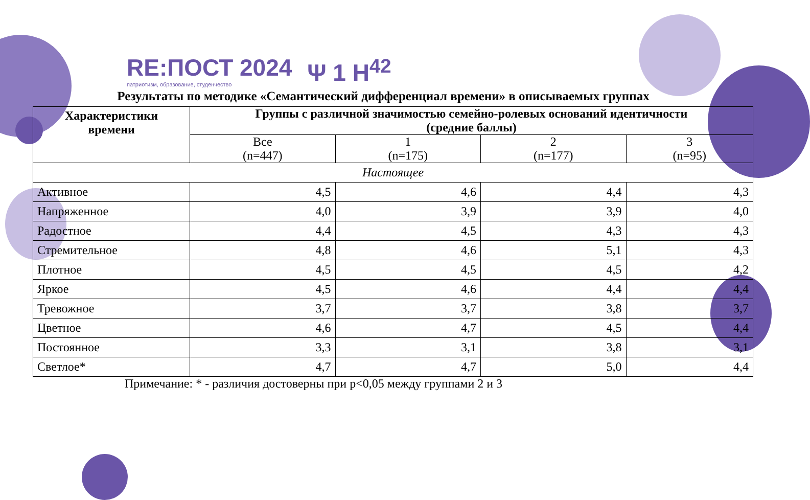RE:ПОСТ 2024
патриотизм, образование, студенчество
Ψ 1 H<sup>42</sup>
Результаты по методике «Семантический дифференциал времени» в описываемых группах
| Характеристики времени | Группы с различной значимостью семейно-ролевых оснований идентичности (средние баллы) | | | |
| --- | --- | --- | --- | --- |
| | Все (n=447) | 1 (n=175) | 2 (n=177) | 3 (n=95) |
| Настоящее | | | | |
| Активное | 4,5 | 4,6 | 4,4 | 4,3 |
| Напряженное | 4,0 | 3,9 | 3,9 | 4,0 |
| Радостное | 4,4 | 4,5 | 4,3 | 4,3 |
| Стремительное | 4,8 | 4,6 | 5,1 | 4,3 |
| Плотное | 4,5 | 4,5 | 4,5 | 4,2 |
| Яркое | 4,5 | 4,6 | 4,4 | 4,4 |
| Тревожное | 3,7 | 3,7 | 3,8 | 3,7 |
| Цветное | 4,6 | 4,7 | 4,5 | 4,4 |
| Постоянное | 3,3 | 3,1 | 3,8 | 3,1 |
| Светлое* | 4,7 | 4,7 | 5,0 | 4,4 |
Примечание: * - различия достоверны при p<0,05 между группами 2 и 3